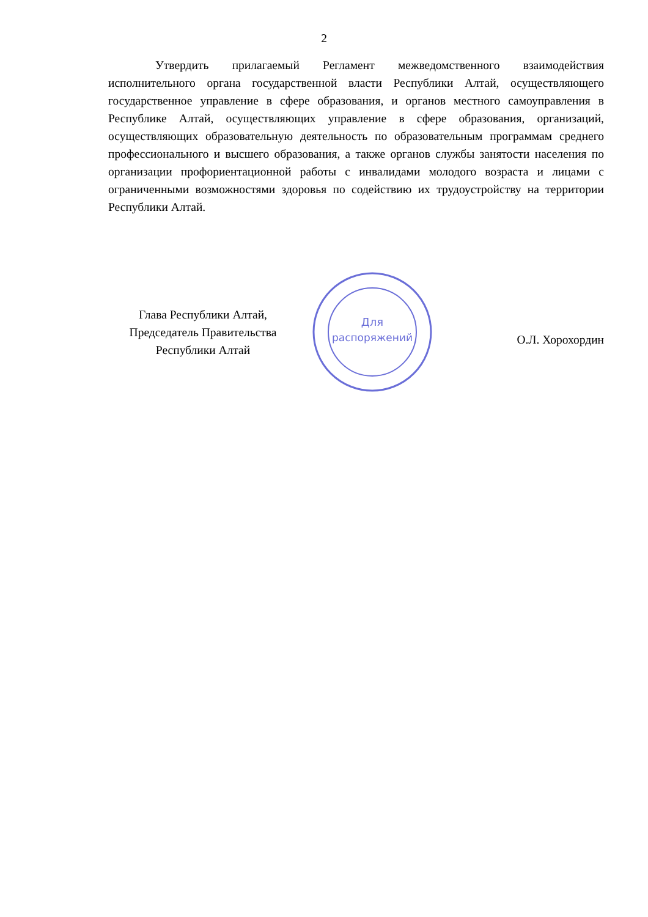2
Утвердить прилагаемый Регламент межведомственного взаимодействия исполнительного органа государственной власти Республики Алтай, осуществляющего государственное управление в сфере образования, и органов местного самоуправления в Республике Алтай, осуществляющих управление в сфере образования, организаций, осуществляющих образовательную деятельность по образовательным программам среднего профессионального и высшего образования, а также органов службы занятости населения по организации профориентационной работы с инвалидами молодого возраста и лицами с ограниченными возможностями здоровья по содействию их трудоустройству на территории Республики Алтай.
Глава Республики Алтай,
Председатель Правительства
Республики Алтай
Для
распоряжений
О.Л. Хорохордин